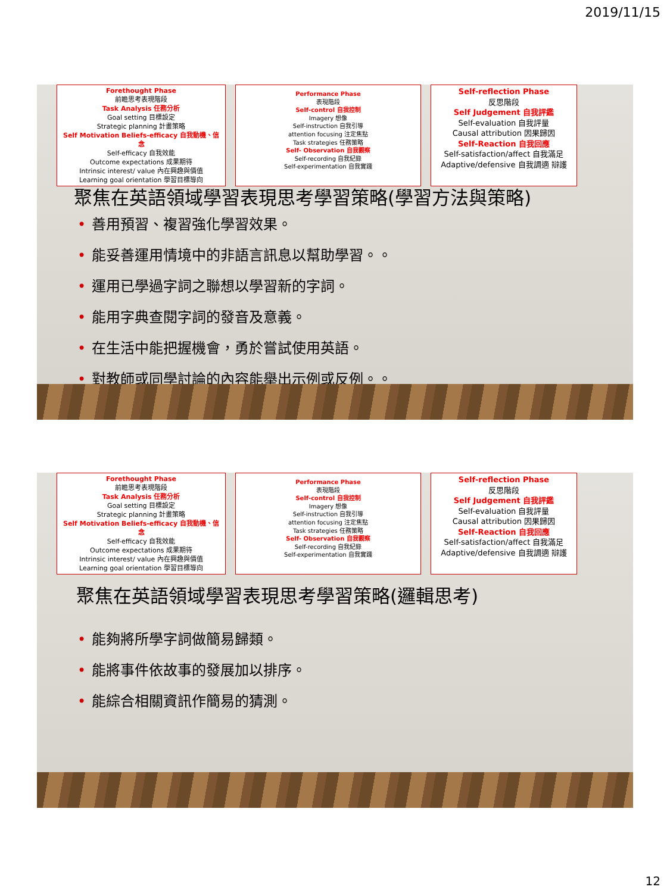2019/11/15
Forethought Phase
前瞻思考表現階段
Task Analysis 任務分析
Goal setting 目標設定
Strategic planning 計畫策略
Self Motivation Beliefs-efficacy 自我動機、信念
Self-efficacy 自我效能
Outcome expectations 成果期待
Intrinsic interest/ value 內在興趣與價值
Learning goal orientation 學習目標導向
Performance Phase
表現階段
Self-control 自我控制
Imagery 想像
Self-instruction 自我引導
attention focusing 注定焦點
Task strategies 任務策略
Self- Observation 自我觀察
Self-recording 自我紀錄
Self-experimentation 自我實踐
Self-reflection Phase
反思階段
Self Judgement 自我評鑑
Self-evaluation 自我評量
Causal attribution 因果歸因
Self-Reaction 自我回應
Self-satisfaction/affect 自我滿足
Adaptive/defensive 自我調適 辯護
聚焦在英語領域學習表現思考學習策略(學習方法與策略)
• 善用預習、複習強化學習效果。
• 能妥善運用情境中的非語言訊息以幫助學習。。
• 運用已學過字詞之聯想以學習新的字詞。
• 能用字典查閱字詞的發音及意義。
• 在生活中能把握機會，勇於嘗試使用英語。
• 對教師或同學討論的內容能舉出示例或反例。。
Forethought Phase
前瞻思考表現階段
Task Analysis 任務分析
Goal setting 目標設定
Strategic planning 計畫策略
Self Motivation Beliefs-efficacy 自我動機、信念
Self-efficacy 自我效能
Outcome expectations 成果期待
Intrinsic interest/ value 內在興趣與價值
Learning goal orientation 學習目標導向
Performance Phase
表現階段
Self-control 自我控制
Imagery 想像
Self-instruction 自我引導
attention focusing 注定焦點
Task strategies 任務策略
Self- Observation 自我觀察
Self-recording 自我紀錄
Self-experimentation 自我實踐
Self-reflection Phase
反思階段
Self Judgement 自我評鑑
Self-evaluation 自我評量
Causal attribution 因果歸因
Self-Reaction 自我回應
Self-satisfaction/affect 自我滿足
Adaptive/defensive 自我調適 辯護
聚焦在英語領域學習表現思考學習策略(邏輯思考)
• 能夠將所學字詞做簡易歸類。
• 能將事件依故事的發展加以排序。
• 能綜合相關資訊作簡易的猜測。
12